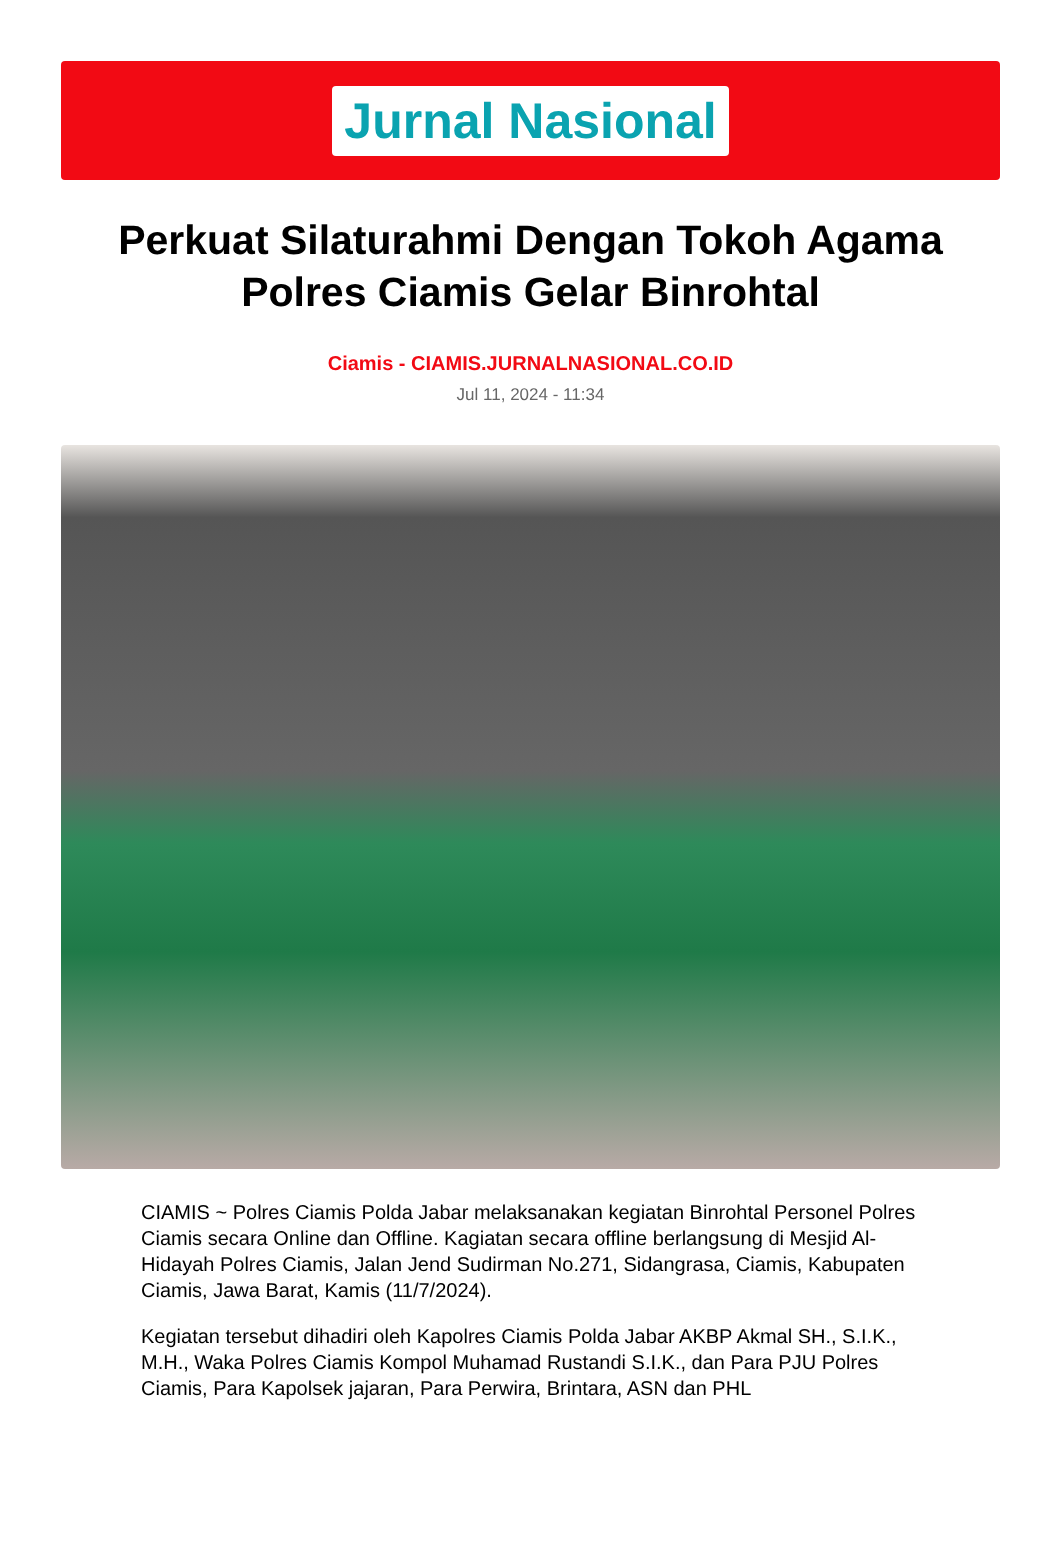Jurnal Nasional
Perkuat Silaturahmi Dengan Tokoh Agama Polres Ciamis Gelar Binrohtal
Ciamis - CIAMIS.JURNALNASIONAL.CO.ID
Jul 11, 2024 - 11:34
CIAMIS ~ Polres Ciamis Polda Jabar melaksanakan kegiatan Binrohtal Personel Polres Ciamis secara Online dan Offline. Kagiatan secara offline berlangsung di Mesjid Al-Hidayah Polres Ciamis, Jalan Jend Sudirman No.271, Sidangrasa, Ciamis, Kabupaten Ciamis, Jawa Barat, Kamis (11/7/2024).
Kegiatan tersebut dihadiri oleh Kapolres Ciamis Polda Jabar AKBP Akmal SH., S.I.K., M.H., Waka Polres Ciamis Kompol Muhamad Rustandi S.I.K., dan Para PJU Polres Ciamis, Para Kapolsek jajaran, Para Perwira, Brintara, ASN dan PHL